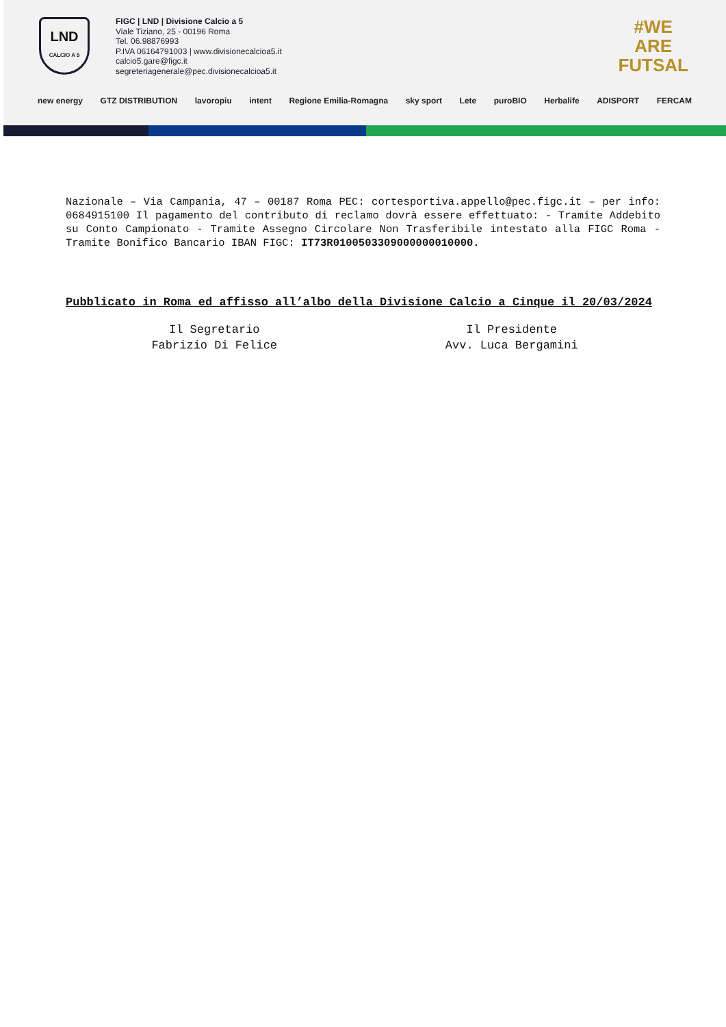LND
CALCIO A 5
FIGC | LND | Divisione Calcio a 5
Viale Tiziano, 25 - 00196 Roma
Tel. 06.98876993
P.IVA 06164791003 | www.divisionecalcioa5.it
calcio5.gare@figc.it
segreteriagenerale@pec.divisionecalcioa5.it
#WE
ARE
FUTSAL
new energy GTZ DISTRIBUTION lavoropiu intent Regione Emilia-Romagna sky sport Lete puroBIO Herbalife ADISPORT FERCAM
Nazionale – Via Campania, 47 – 00187 Roma PEC: cortesportiva.appello@pec.figc.it – per info: 0684915100 Il pagamento del contributo di reclamo dovrà essere effettuato: - Tramite Addebito su Conto Campionato - Tramite Assegno Circolare Non Trasferibile intestato alla FIGC Roma - Tramite Bonifico Bancario IBAN FIGC: IT73R0100503309000000010000.
Pubblicato in Roma ed affisso all’albo della Divisione Calcio a Cinque il 20/03/2024
Il Segretario
Fabrizio Di Felice
Il Presidente
Avv. Luca Bergamini